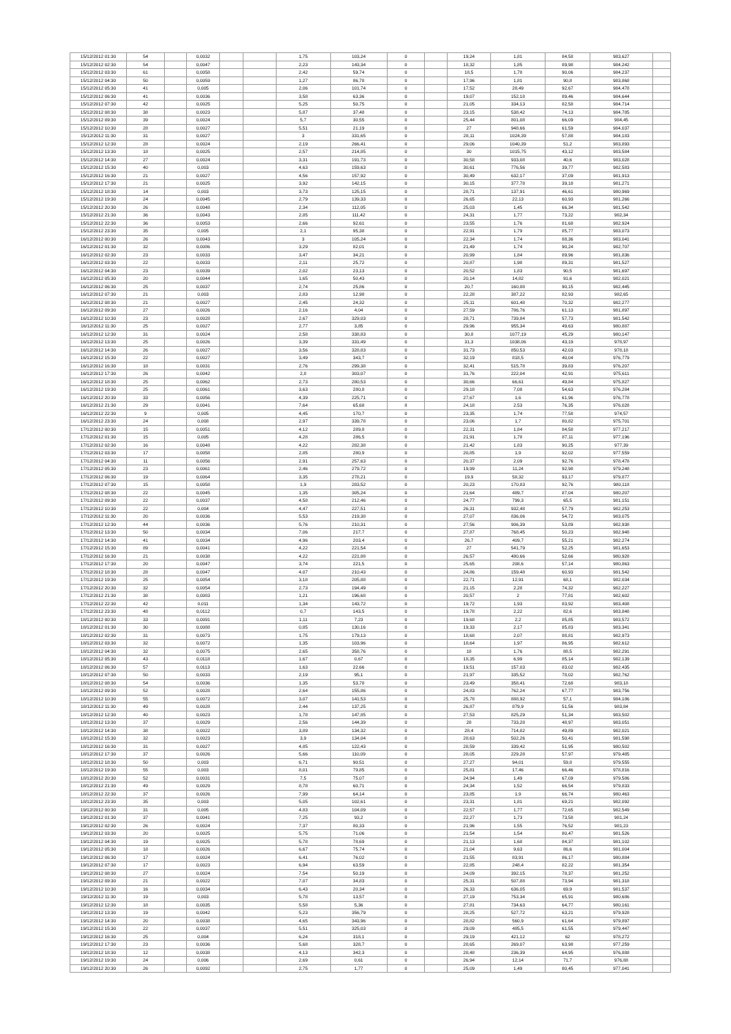| 15/12/2012 01:30 | 54 | | 0,0032 | | | 1,75 | 103,24 | 0 | | 19,24 | 1,81 | 84,58 | 983,627 | |
| 15/12/2012 02:30 | 54 | | 0,0047 | | | 2,23 | 143,34 | 0 | | 18,32 | 1,85 | 89,98 | 984,242 | |
| 15/12/2012 03:30 | 61 | | 0,0058 | | | 2,42 | 59,74 | 0 | | 18,5 | 1,78 | 90,06 | 984,237 | |
| 15/12/2012 04:30 | 50 | | 0,0059 | | | 1,27 | 86,78 | 0 | | 17,96 | 1,81 | 90,8 | 983,868 | |
| 15/12/2012 05:30 | 41 | | 0,005 | | | 2,06 | 101,74 | 0 | | 17,52 | 28,49 | 92,67 | 984,478 | |
| 15/12/2012 06:30 | 41 | | 0,0036 | | | 3,58 | 63,36 | 0 | | 19,07 | 152,18 | 89,46 | 984,644 | |
| 15/12/2012 07:30 | 42 | | 0,0025 | | | 5,25 | 50,75 | 0 | | 21,05 | 334,13 | 82,58 | 984,714 | |
| 15/12/2012 08:30 | 38 | | 0,0023 | | | 5,87 | 37,48 | 0 | | 23,15 | 538,42 | 74,13 | 984,785 | |
| 15/12/2012 09:30 | 39 | | 0,0024 | | | 5,7 | 30,55 | 0 | | 25,44 | 801,08 | 66,09 | 984,45 | |
| 15/12/2012 10:30 | 28 | | 0,0027 | | | 5,51 | 21,19 | 0 | | 27 | 948,66 | 61,59 | 984,037 | |
| 15/12/2012 11:30 | 31 | | 0,0027 | | | 3 | 331,65 | 0 | | 28,11 | 1024,39 | 57,88 | 984,183 | |
| 15/12/2012 12:30 | 28 | | 0,0024 | | | 2,19 | 266,41 | 0 | | 29,06 | 1040,39 | 51,2 | 983,893 | |
| 15/12/2012 13:30 | 18 | | 0,0025 | | | 2,57 | 214,85 | 0 | | 30 | 1015,75 | 43,12 | 983,584 | |
| 15/12/2012 14:30 | 27 | | 0,0024 | | | 3,31 | 191,73 | 0 | | 30,58 | 933,08 | 40,6 | 983,028 | |
| 15/12/2012 15:30 | 40 | | 0,003 | | | 4,63 | 159,63 | 0 | | 30,61 | 776,56 | 39,77 | 982,583 | |
| 15/12/2012 16:30 | 21 | | 0,0027 | | | 4,56 | 157,92 | 0 | | 30,49 | 632,17 | 37,09 | 981,913 | |
| 15/12/2012 17:30 | 21 | | 0,0025 | | | 3,92 | 142,15 | 0 | | 30,15 | 377,78 | 39,18 | 981,271 | |
| 15/12/2012 18:30 | 14 | | 0,003 | | | 3,73 | 125,15 | 0 | | 28,71 | 137,91 | 46,61 | 980,969 | |
| 15/12/2012 19:30 | 24 | | 0,0045 | | | 2,79 | 139,33 | 0 | | 26,65 | 22,13 | 60,93 | 981,266 | |
| 15/12/2012 20:30 | 26 | | 0,0048 | | | 2,34 | 112,05 | 0 | | 25,03 | 1,45 | 66,34 | 981,542 | |
| 15/12/2012 21:30 | 36 | | 0,0043 | | | 2,85 | 111,42 | 0 | | 24,31 | 1,77 | 73,22 | 982,34 | |
| 15/12/2012 22:30 | 36 | | 0,0053 | | | 2,66 | 92,61 | 0 | | 23,55 | 1,76 | 81,68 | 982,924 | |
| 15/12/2012 23:30 | 35 | | 0,005 | | | 2,1 | 95,38 | 0 | | 22,91 | 1,79 | 85,77 | 983,073 | |
| 16/12/2012 00:30 | 26 | | 0,0043 | | | 3 | 105,24 | 0 | | 22,34 | 1,74 | 88,36 | 983,041 | |
| 16/12/2012 01:30 | 32 | | 0,0086 | | | 3,29 | 82,01 | 0 | | 21,49 | 1,74 | 90,24 | 982,707 | |
| 16/12/2012 02:30 | 23 | | 0,0033 | | | 3,47 | 34,21 | 0 | | 20,99 | 1,84 | 89,96 | 981,836 | |
| 16/12/2012 03:30 | 22 | | 0,0033 | | | 2,11 | 25,72 | 0 | | 20,87 | 1,98 | 89,31 | 981,527 | |
| 16/12/2012 04:30 | 23 | | 0,0039 | | | 2,02 | 23,13 | 0 | | 20,52 | 1,83 | 90,5 | 981,697 | |
| 16/12/2012 05:30 | 20 | | 0,0044 | | | 1,65 | 50,43 | 0 | | 20,14 | 14,82 | 91,6 | 982,021 | |
| 16/12/2012 06:30 | 25 | | 0,0037 | | | 2,74 | 25,86 | 0 | | 20,7 | 160,88 | 90,15 | 982,445 | |
| 16/12/2012 07:30 | 21 | | 0,003 | | | 2,83 | 12,98 | 0 | | 22,28 | 387,22 | 82,93 | 982,65 | |
| 16/12/2012 08:30 | 21 | | 0,0027 | | | 2,45 | 24,32 | 0 | | 25,11 | 601,48 | 70,32 | 982,277 | |
| 16/12/2012 09:30 | 27 | | 0,0026 | | | 2,16 | 4,04 | 0 | | 27,59 | 786,76 | 61,13 | 981,897 | |
| 16/12/2012 10:30 | 23 | | 0,0028 | | | 2,67 | 329,03 | 0 | | 28,71 | 739,84 | 57,73 | 981,542 | |
| 16/12/2012 11:30 | 25 | | 0,0027 | | | 2,77 | 3,85 | 0 | | 29,96 | 955,34 | 49,63 | 980,887 | |
| 16/12/2012 12:30 | 31 | | 0,0024 | | | 2,58 | 338,83 | 0 | | 30,8 | 1077,19 | 45,29 | 980,147 | |
| 16/12/2012 13:30 | 25 | | 0,0026 | | | 3,39 | 331,49 | 0 | | 31,3 | 1038,06 | 43,19 | 978,97 | |
| 16/12/2012 14:30 | 26 | | 0,0027 | | | 3,56 | 328,83 | 0 | | 31,73 | 850,53 | 42,03 | 978,18 | |
| 16/12/2012 15:30 | 22 | | 0,0027 | | | 3,49 | 343,7 | 0 | | 32,19 | 818,5 | 40,04 | 976,779 | |
| 16/12/2012 16:30 | 18 | | 0,0031 | | | 2,76 | 299,38 | 0 | | 32,41 | 515,78 | 39,83 | 976,207 | |
| 16/12/2012 17:30 | 26 | | 0,0042 | | | 2,8 | 303,07 | 0 | | 31,76 | 222,04 | 42,91 | 975,611 | |
| 16/12/2012 18:30 | 25 | | 0,0062 | | | 2,73 | 280,53 | 0 | | 30,66 | 66,61 | 49,84 | 975,827 | |
| 16/12/2012 19:30 | 25 | | 0,0061 | | | 3,63 | 280,8 | 0 | | 29,18 | 7,08 | 54,63 | 976,284 | |
| 16/12/2012 20:30 | 33 | | 0,0056 | | | 4,39 | 225,71 | 0 | | 27,67 | 1,6 | 61,96 | 976,778 | |
| 16/12/2012 21:30 | 29 | | 0,0041 | | | 7,64 | 65,68 | 8 | | 24,18 | 2,53 | 76,35 | 976,028 | |
| 16/12/2012 22:30 | 9 | | 0,005 | | | 4,45 | 170,7 | 0 | | 23,35 | 1,74 | 77,58 | 974,57 | |
| 16/12/2012 23:30 | 24 | | 0,008 | | | 2,97 | 339,78 | 0 | | 23,06 | 1,7 | 80,82 | 975,701 | |
| 17/12/2012 00:30 | 15 | | 0,0051 | | | 4,12 | 289,8 | 0 | | 22,31 | 1,84 | 84,58 | 977,217 | |
| 17/12/2012 01:30 | 15 | | 0,005 | | | 4,28 | 286,5 | 0 | | 21,91 | 1,78 | 87,11 | 977,196 | |
| 17/12/2012 02:30 | 16 | | 0,0048 | | | 4,22 | 282,38 | 0 | | 21,42 | 1,83 | 90,25 | 977,39 | |
| 17/12/2012 03:30 | 17 | | 0,0058 | | | 2,85 | 280,9 | 0 | | 20,85 | 1,9 | 92,02 | 977,559 | |
| 17/12/2012 04:30 | 11 | | 0,0056 | | | 2,91 | 257,63 | 0 | | 20,37 | 2,09 | 92,76 | 978,478 | |
| 17/12/2012 05:30 | 23 | | 0,0061 | | | 2,46 | 279,72 | 0 | | 19,99 | 11,24 | 92,98 | 979,248 | |
| 17/12/2012 06:30 | 19 | | 0,0064 | | | 3,35 | 278,21 | 0 | | 19,9 | 58,32 | 93,17 | 979,877 | |
| 17/12/2012 07:30 | 15 | | 0,0058 | | | 1,9 | 283,52 | 0 | | 20,23 | 170,83 | 92,76 | 980,118 | |
| 17/12/2012 08:30 | 22 | | 0,0045 | | | 1,35 | 305,24 | 0 | | 21,64 | 489,7 | 87,04 | 980,207 | |
| 17/12/2012 09:30 | 22 | | 0,0037 | | | 4,58 | 212,46 | 0 | | 24,77 | 799,3 | 65,5 | 981,151 | |
| 17/12/2012 10:30 | 22 | | 0,004 | | | 4,47 | 227,51 | 0 | | 26,31 | 932,48 | 57,79 | 982,253 | |
| 17/12/2012 11:30 | 20 | | 0,0036 | | | 5,53 | 219,38 | 0 | | 27,07 | 836,06 | 54,72 | 983,075 | |
| 17/12/2012 12:30 | 44 | | 0,0036 | | | 5,76 | 210,31 | 0 | | 27,56 | 906,39 | 53,89 | 982,938 | |
| 17/12/2012 13:30 | 50 | | 0,0034 | | | 7,06 | 217,7 | 0 | | 27,87 | 768,45 | 50,23 | 982,948 | |
| 17/12/2012 14:30 | 41 | | 0,0034 | | | 4,96 | 203,4 | 0 | | 26,7 | 409,7 | 55,21 | 982,274 | |
| 17/12/2012 15:30 | 89 | | 0,0041 | | | 4,22 | 221,54 | 0 | | 27 | 541,79 | 52,25 | 981,653 | |
| 17/12/2012 16:30 | 21 | | 0,0038 | | | 4,22 | 221,88 | 0 | | 26,57 | 480,66 | 52,66 | 980,928 | |
| 17/12/2012 17:30 | 20 | | 0,0047 | | | 3,74 | 221,5 | 0 | | 25,65 | 208,6 | 57,14 | 980,863 | |
| 17/12/2012 18:30 | 28 | | 0,0047 | | | 4,07 | 210,43 | 0 | | 24,86 | 159,48 | 60,93 | 981,542 | |
| 17/12/2012 19:30 | 25 | | 0,0054 | | | 3,18 | 205,88 | 0 | | 22,71 | 12,91 | 68,1 | 982,034 | |
| 17/12/2012 20:30 | 32 | | 0,0054 | | | 2,73 | 194,49 | 0 | | 21,15 | 2,28 | 74,32 | 982,227 | |
| 17/12/2012 21:30 | 38 | | 0,0083 | | | 1,21 | 196,68 | 0 | | 20,57 | 2 | 77,81 | 982,602 | |
| 17/12/2012 22:30 | 42 | | 0,011 | | | 1,34 | 143,72 | 0 | | 19,72 | 1,93 | 83,92 | 983,408 | |
| 17/12/2012 23:30 | 48 | | 0,0112 | | | 0,7 | 143,5 | 0 | | 19,78 | 2,22 | 82,6 | 983,848 | |
| 18/12/2012 00:30 | 33 | | 0,0091 | | | 1,11 | 7,23 | 0 | | 19,68 | 2,2 | 85,85 | 983,572 | |
| 18/12/2012 01:30 | 30 | | 0,0088 | | | 0,85 | 130,16 | 0 | | 19,33 | 2,17 | 85,83 | 983,341 | |
| 18/12/2012 02:30 | 31 | | 0,0073 | | | 1,75 | 179,13 | 0 | | 18,68 | 2,07 | 88,81 | 982,973 | |
| 18/12/2012 03:30 | 32 | | 0,0072 | | | 1,35 | 103,96 | 0 | | 18,64 | 1,97 | 86,95 | 982,612 | |
| 18/12/2012 04:30 | 32 | | 0,0075 | | | 2,65 | 358,76 | 0 | | 18 | 1,76 | 88,5 | 982,291 | |
| 18/12/2012 05:30 | 43 | | 0,0118 | | | 1,67 | 0,67 | 0 | | 18,35 | 6,99 | 85,14 | 982,139 | |
| 18/12/2012 06:30 | 57 | | 0,0113 | | | 1,63 | 22,66 | 0 | | 19,51 | 157,03 | 83,02 | 982,435 | |
| 18/12/2012 07:30 | 50 | | 0,0033 | | | 2,19 | 95,1 | 0 | | 21,97 | 335,52 | 78,02 | 982,762 | |
| 18/12/2012 08:30 | 54 | | 0,0036 | | | 1,35 | 53,78 | 0 | | 23,49 | 358,41 | 72,68 | 983,18 | |
| 18/12/2012 09:30 | 52 | | 0,0028 | | | 2,64 | 155,86 | 0 | | 24,83 | 762,24 | 67,77 | 983,756 | |
| 18/12/2012 10:30 | 55 | | 0,0072 | | | 3,07 | 141,53 | 0 | | 25,78 | 888,92 | 57,1 | 984,186 | |
| 18/12/2012 11:30 | 49 | | 0,0028 | | | 2,44 | 137,25 | 0 | | 26,87 | 879,9 | 51,56 | 983,84 | |
| 18/12/2012 12:30 | 40 | | 0,0023 | | | 1,78 | 147,85 | 0 | | 27,53 | 825,29 | 51,34 | 983,502 | |
| 18/12/2012 13:30 | 37 | | 0,0029 | | | 2,56 | 144,39 | 0 | | 28 | 733,28 | 48,97 | 983,051 | |
| 18/12/2012 14:30 | 38 | | 0,0022 | | | 3,89 | 134,32 | 0 | | 28,4 | 714,82 | 49,89 | 982,021 | |
| 18/12/2012 15:30 | 32 | | 0,0023 | | | 3,9 | 134,04 | 0 | | 28,63 | 502,26 | 50,41 | 981,598 | |
| 18/12/2012 16:30 | 31 | | 0,0027 | | | 4,85 | 122,43 | 0 | | 28,59 | 339,42 | 51,95 | 980,502 | |
| 18/12/2012 17:30 | 37 | | 0,0026 | | | 5,66 | 110,09 | 0 | | 28,05 | 229,28 | 57,97 | 979,485 | |
| 18/12/2012 18:30 | 50 | | 0,003 | | | 6,71 | 90,51 | 0 | | 27,27 | 94,01 | 59,8 | 979,555 | |
| 18/12/2012 19:30 | 55 | | 0,003 | | | 8,01 | 79,85 | 0 | | 25,81 | 17,46 | 66,46 | 978,816 | |
| 18/12/2012 20:30 | 52 | | 0,0031 | | | 7,5 | 75,07 | 0 | | 24,94 | 1,49 | 67,09 | 979,586 | |
| 18/12/2012 21:30 | 49 | | 0,0029 | | | 8,78 | 60,71 | 0 | | 24,34 | 1,52 | 66,54 | 979,833 | |
| 18/12/2012 22:30 | 37 | | 0,0026 | | | 7,99 | 64,14 | 0 | | 23,85 | 1,9 | 66,74 | 980,463 | |
| 18/12/2012 23:30 | 35 | | 0,003 | | | 5,05 | 102,61 | 0 | | 23,31 | 1,81 | 69,21 | 982,092 | |
| 19/12/2012 00:30 | 31 | | 0,005 | | | 4,83 | 104,09 | 0 | | 22,57 | 1,77 | 72,65 | 982,549 | |
| 19/12/2012 01:30 | 37 | | 0,0041 | | | 7,25 | 93,2 | 0 | | 22,27 | 1,73 | 73,58 | 981,24 | |
| 19/12/2012 02:30 | 26 | | 0,0024 | | | 7,37 | 80,33 | 0 | | 21,96 | 1,55 | 76,52 | 981,23 | |
| 19/12/2012 03:30 | 20 | | 0,0025 | | | 5,75 | 71,06 | 0 | | 21,54 | 1,54 | 80,47 | 981,526 | |
| 19/12/2012 04:30 | 19 | | 0,0025 | | | 5,78 | 78,69 | 0 | | 21,13 | 1,68 | 84,37 | 981,102 | |
| 19/12/2012 05:30 | 18 | | 0,0026 | | | 6,67 | 75,74 | 0 | | 21,04 | 9,63 | 86,6 | 981,004 | |
| 19/12/2012 06:30 | 17 | | 0,0024 | | | 6,41 | 76,02 | 0 | | 21,55 | 83,91 | 86,17 | 980,884 | |
| 19/12/2012 07:30 | 17 | | 0,0023 | | | 6,94 | 63,59 | 0 | | 22,85 | 248,4 | 82,22 | 981,354 | |
| 19/12/2012 08:30 | 27 | | 0,0024 | | | 7,54 | 50,19 | 0 | | 24,09 | 392,15 | 78,37 | 981,252 | |
| 19/12/2012 09:30 | 21 | | 0,0022 | | | 7,07 | 34,83 | 0 | | 25,31 | 507,88 | 73,94 | 981,318 | |
| 19/12/2012 10:30 | 16 | | 0,0034 | | | 6,43 | 20,34 | 0 | | 26,33 | 636,05 | 69,9 | 981,537 | |
| 19/12/2012 11:30 | 19 | | 0,003 | | | 5,78 | 13,57 | 0 | | 27,19 | 753,34 | 65,91 | 980,686 | |
| 19/12/2012 12:30 | 18 | | 0,0035 | | | 5,58 | 5,36 | 0 | | 27,81 | 734,63 | 64,77 | 980,161 | |
| 19/12/2012 13:30 | 19 | | 0,0042 | | | 5,23 | 356,79 | 0 | | 28,25 | 527,72 | 63,21 | 979,928 | |
| 19/12/2012 14:30 | 20 | | 0,0038 | | | 4,65 | 343,96 | 0 | | 28,82 | 560,9 | 61,64 | 979,897 | |
| 19/12/2012 15:30 | 22 | | 0,0037 | | | 5,51 | 325,03 | 0 | | 29,09 | 485,5 | 61,55 | 979,447 | |
| 19/12/2012 16:30 | 25 | | 0,004 | | | 6,24 | 318,1 | 0 | | 29,19 | 421,12 | 62 | 978,272 | |
| 19/12/2012 17:30 | 23 | | 0,0036 | | | 5,68 | 328,7 | 0 | | 28,65 | 269,07 | 63,98 | 977,259 | |
| 19/12/2012 18:30 | 12 | | 0,0038 | | | 4,13 | 342,3 | 0 | | 28,48 | 236,39 | 64,95 | 976,888 | |
| 19/12/2012 19:30 | 24 | | 0,006 | | | 2,69 | 0,61 | 0 | | 26,94 | 12,14 | 71,7 | 976,88 | |
| 19/12/2012 20:30 | 26 | | 0,0092 | | | 2,75 | 1,77 | 0 | | 25,09 | 1,49 | 80,45 | 977,041 | |